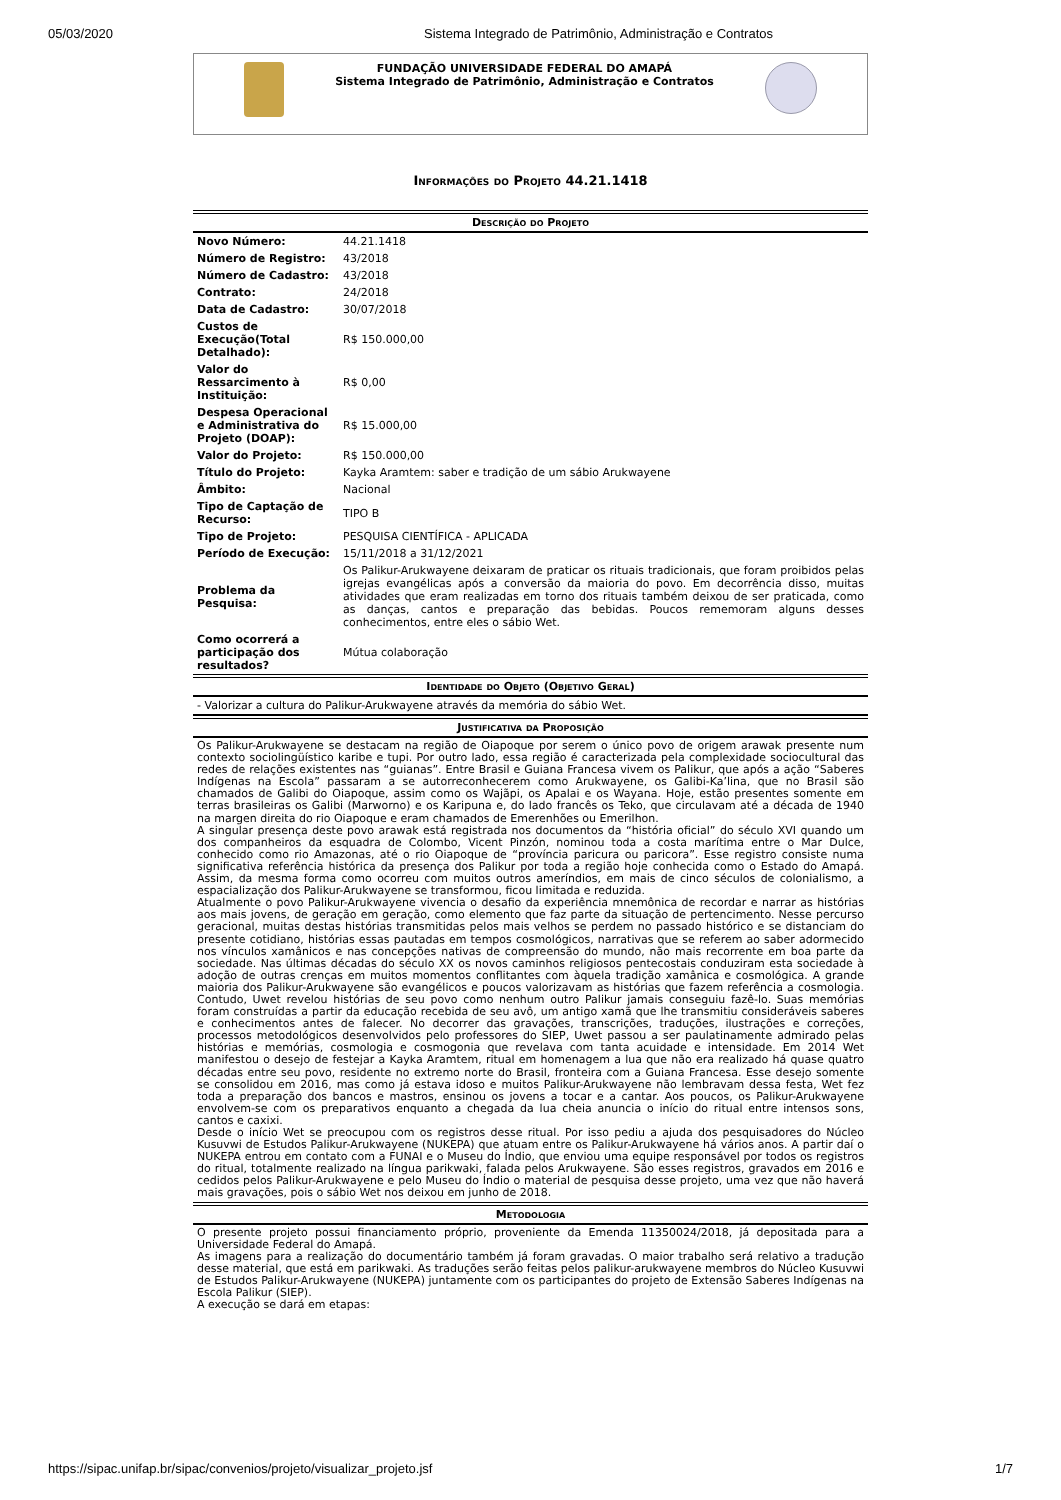05/03/2020 Sistema Integrado de Patrimônio, Administração e Contratos
FUNDAÇÃO UNIVERSIDADE FEDERAL DO AMAPÁ
Sistema Integrado de Patrimônio, Administração e Contratos
Informações do Projeto 44.21.1418
| Descrição do Projeto | |
| --- | --- |
| Novo Número: | 44.21.1418 |
| Número de Registro: | 43/2018 |
| Número de Cadastro: | 43/2018 |
| Contrato: | 24/2018 |
| Data de Cadastro: | 30/07/2018 |
| Custos de Execução(Total Detalhado): | R$ 150.000,00 |
| Valor do Ressarcimento à Instituição: | R$ 0,00 |
| Despesa Operacional e Administrativa do Projeto (DOAP): | R$ 15.000,00 |
| Valor do Projeto: | R$ 150.000,00 |
| Título do Projeto: | Kayka Aramtem: saber e tradição de um sábio Arukwayene |
| Âmbito: | Nacional |
| Tipo de Captação de Recurso: | TIPO B |
| Tipo de Projeto: | PESQUISA CIENTÍFICA - APLICADA |
| Período de Execução: | 15/11/2018 a 31/12/2021 |
| Problema da Pesquisa: | Os Palikur-Arukwayene deixaram de praticar os rituais tradicionais, que foram proibidos pelas igrejas evangélicas após a conversão da maioria do povo. Em decorrência disso, muitas atividades que eram realizadas em torno dos rituais também deixou de ser praticada, como as danças, cantos e preparação das bebidas. Poucos rememoram alguns desses conhecimentos, entre eles o sábio Wet. |
| Como ocorrerá a participação dos resultados? | Mútua colaboração |
| Identidade do Objeto (Objetivo Geral) |
| --- |
| - Valorizar a cultura do Palikur-Arukwayene através da memória do sábio Wet. |
| Justificativa da Proposição |
| --- |
| Os Palikur-Arukwayene se destacam na região de Oiapoque por serem o único povo de origem arawak presente num contexto sociolingüístico karibe e tupi. Por outro lado, essa região é caracterizada pela complexidade sociocultural das redes de relações existentes nas “guianas”. Entre Brasil e Guiana Francesa vivem os Palikur, que após a ação “Saberes Indígenas na Escola” passaram a se autorreconhecerem como Arukwayene, os Galibi-Ka’lina, que no Brasil são chamados de Galibi do Oiapoque, assim como os Wajãpi, os Apalai e os Wayana. Hoje, estão presentes somente em terras brasileiras os Galibi (Marworno) e os Karipuna e, do lado francês os Teko, que circulavam até a década de 1940 na margen direita do rio Oiapoque e eram chamados de Emerenhões ou Emerilhon. A singular presença deste povo arawak está registrada nos documentos da “história oficial” do século XVI quando um dos companheiros da esquadra de Colombo, Vicent Pinzón, nominou toda a costa marítima entre o Mar Dulce, conhecido como rio Amazonas, até o rio Oiapoque de “província paricura ou paricora”. Esse registro consiste numa significativa referência histórica da presença dos Palikur por toda a região hoje conhecida como o Estado do Amapá. Assim, da mesma forma como ocorreu com muitos outros ameríndios, em mais de cinco séculos de colonialismo, a espacialização dos Palikur-Arukwayene se transformou, ficou limitada e reduzida. Atualmente o povo Palikur-Arukwayene vivencia o desafio da experiência mnemônica de recordar e narrar as histórias aos mais jovens, de geração em geração, como elemento que faz parte da situação de pertencimento. Nesse percurso geracional, muitas destas histórias transmitidas pelos mais velhos se perdem no passado histórico e se distanciam do presente cotidiano, histórias essas pautadas em tempos cosmológicos, narrativas que se referem ao saber adormecido nos vínculos xamânicos e nas concepções nativas de compreensão do mundo, não mais recorrente em boa parte da sociedade. Nas últimas décadas do século XX os novos caminhos religiosos pentecostais conduziram esta sociedade à adoção de outras crenças em muitos momentos conflitantes com àquela tradição xamânica e cosmológica. A grande maioria dos Palikur-Arukwayene são evangélicos e poucos valorizavam as histórias que fazem referência a cosmologia. Contudo, Uwet revelou histórias de seu povo como nenhum outro Palikur jamais conseguiu fazê-lo. Suas memórias foram construídas a partir da educação recebida de seu avô, um antigo xamã que lhe transmitiu consideráveis saberes e conhecimentos antes de falecer. No decorrer das gravações, transcrições, traduções, ilustrações e correções, processos metodológicos desenvolvidos pelo professores do SIEP, Uwet passou a ser paulatinamente admirado pelas histórias e memórias, cosmologia e cosmogonia que revelava com tanta acuidade e intensidade. Em 2014 Wet manifestou o desejo de festejar a Kayka Aramtem, ritual em homenagem a lua que não era realizado há quase quatro décadas entre seu povo, residente no extremo norte do Brasil, fronteira com a Guiana Francesa. Esse desejo somente se consolidou em 2016, mas como já estava idoso e muitos Palikur-Arukwayene não lembravam dessa festa, Wet fez toda a preparação dos bancos e mastros, ensinou os jovens a tocar e a cantar. Aos poucos, os Palikur-Arukwayene envolvem-se com os preparativos enquanto a chegada da lua cheia anuncia o início do ritual entre intensos sons, cantos e caxixi. Desde o início Wet se preocupou com os registros desse ritual. Por isso pediu a ajuda dos pesquisadores do Núcleo Kusuvwi de Estudos Palikur-Arukwayene (NUKEPA) que atuam entre os Palikur-Arukwayene há vários anos. A partir daí o NUKEPA entrou em contato com a FUNAI e o Museu do Índio, que enviou uma equipe responsável por todos os registros do ritual, totalmente realizado na língua parikwaki, falada pelos Arukwayene. São esses registros, gravados em 2016 e cedidos pelos Palikur-Arukwayene e pelo Museu do Índio o material de pesquisa desse projeto, uma vez que não haverá mais gravações, pois o sábio Wet nos deixou em junho de 2018. |
| Metodologia |
| --- |
| O presente projeto possui financiamento próprio, proveniente da Emenda 11350024/2018, já depositada para a Universidade Federal do Amapá. As imagens para a realização do documentário também já foram gravadas. O maior trabalho será relativo a tradução desse material, que está em parikwaki. As traduções serão feitas pelos palikur-arukwayene membros do Núcleo Kusuvwi de Estudos Palikur-Arukwayene (NUKEPA) juntamente com os participantes do projeto de Extensão Saberes Indígenas na Escola Palikur (SIEP). A execução se dará em etapas: |
https://sipac.unifap.br/sipac/convenios/projeto/visualizar_projeto.jsf 1/7